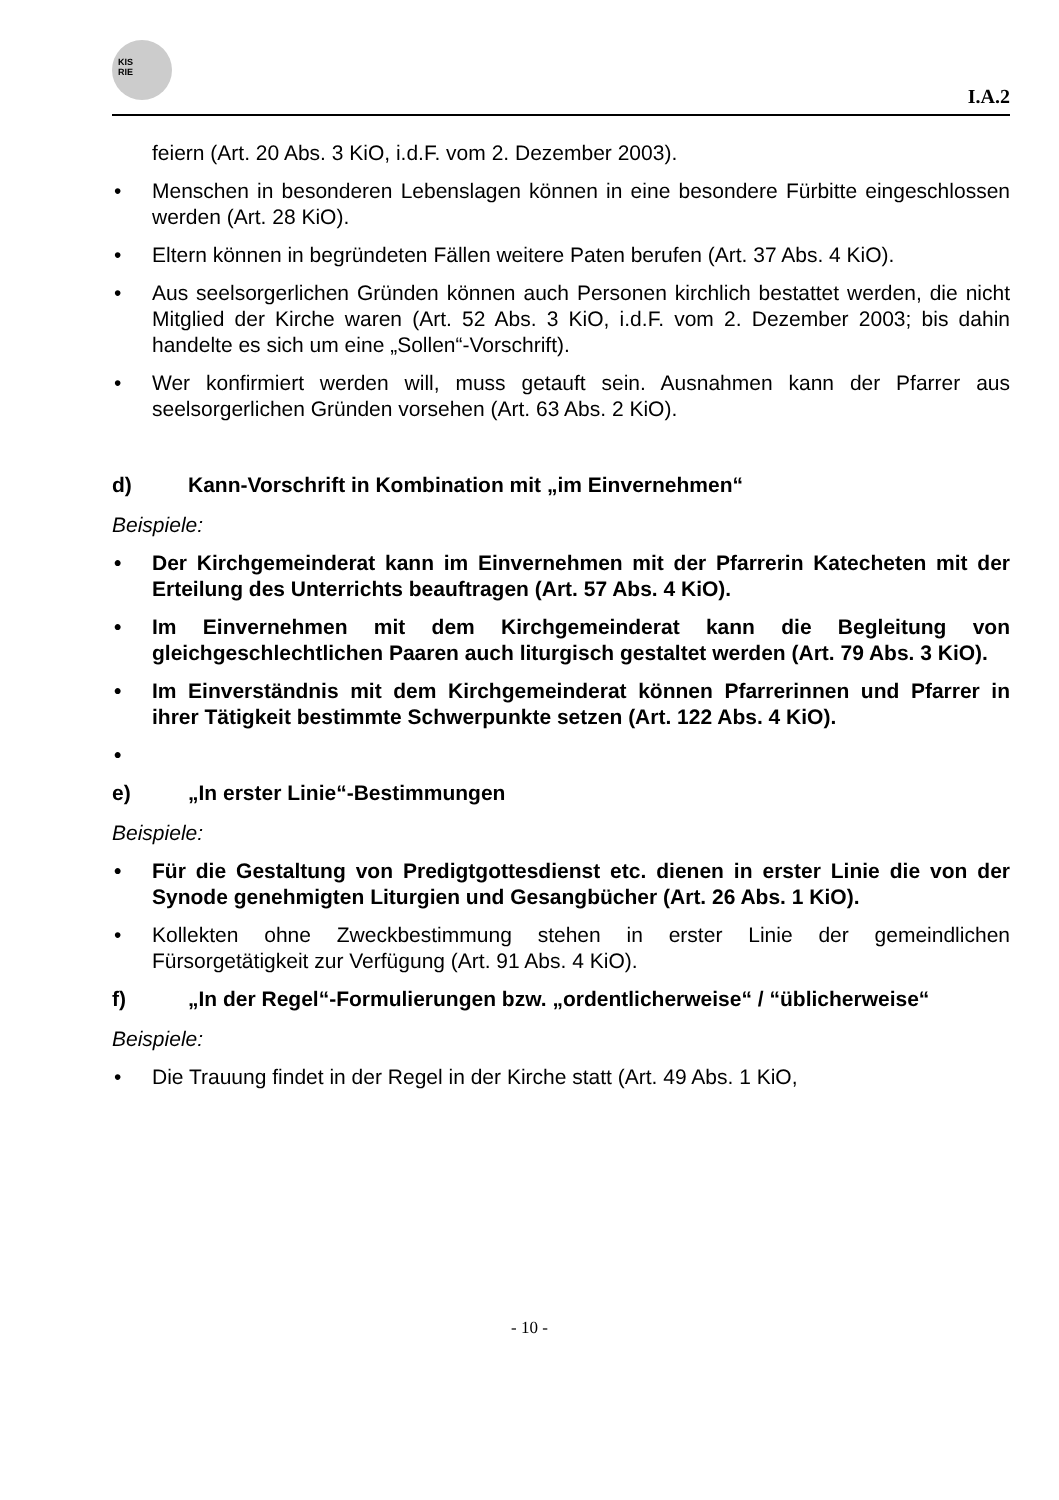KIS
RIE
I.A.2
feiern (Art. 20 Abs. 3 KiO, i.d.F. vom 2. Dezember 2003).
• Menschen in besonderen Lebenslagen können in eine besondere Für­bitte eingeschlossen werden (Art. 28 KiO).
• Eltern können in begründeten Fällen weitere Paten berufen (Art. 37 Abs. 4 KiO).
• Aus seelsorgerlichen Gründen können auch Personen kirchlich bestattet werden, die nicht Mitglied der Kirche waren (Art. 52 Abs. 3 KiO, i.d.F. vom 2. Dezember 2003; bis dahin handelte es sich um eine „Sollen“-Vorschrift).
• Wer konfirmiert werden will, muss getauft sein. Ausnahmen kann der Pfarrer aus seelsorgerlichen Gründen vorsehen (Art. 63 Abs. 2 KiO).
d) Kann-Vorschrift in Kombination mit „im Einvernehmen“
Beispiele:
• Der Kirchgemeinderat kann im Einvernehmen mit der Pfarrerin Katecheten mit der Erteilung des Unterrichts beauftragen (Art. 57 Abs. 4 KiO).
• Im Einvernehmen mit dem Kirchgemeinderat kann die Begleitung von gleichgeschlechtlichen Paaren auch liturgisch gestaltet wer­den (Art. 79 Abs. 3 KiO).
• Im Einverständnis mit dem Kirchgemeinderat können Pfarrerinnen und Pfarrer in ihrer Tätigkeit bestimmte Schwerpunkte setzen (Art. 122 Abs. 4 KiO).
•
e) „In erster Linie“-Bestimmungen
Beispiele:
• Für die Gestaltung von Predigtgottesdienst etc. dienen in erster Linie die von der Synode genehmigten Liturgien und Gesangbü­cher (Art. 26 Abs. 1 KiO).
• Kollekten ohne Zweckbestimmung stehen in erster Linie der gemeindli­chen Fürsorgetätigkeit zur Verfügung (Art. 91 Abs. 4 KiO).
f) „In der Regel“-Formulierungen bzw. „ordentlicherweise“ / “übli­cherweise“
Beispiele:
• Die Trauung findet in der Regel in der Kirche statt (Art. 49 Abs. 1 KiO,
- 10 -